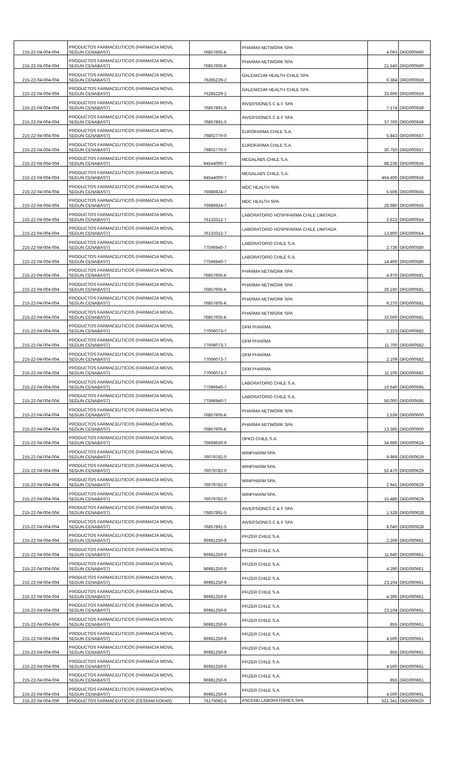| 215-22-04-004-004 | PRODUCTOS FARMACEUTICOS (FARMACIA MOVIL SEGUN CENABAST) | 76857605-K | PHARMA NETWORK SPA | 4.093 | ORD000560 |
| 215-22-04-004-004 | PRODUCTOS FARMACEUTICOS (FARMACIA MOVIL SEGUN CENABAST) | 76857605-K | PHARMA NETWORK SPA | 21.540 | ORD000560 |
| 215-22-04-004-004 | PRODUCTOS FARMACEUTICOS (FARMACIA MOVIL SEGUN CENABAST) | 76285229-2 | GALENICUM HEALTH CHILE SPA | 6.384 | ORD000559 |
| 215-22-04-004-004 | PRODUCTOS FARMACEUTICOS (FARMACIA MOVIL SEGUN CENABAST) | 76285229-2 | GALENICUM HEALTH CHILE SPA | 33.600 | ORD000559 |
| 215-22-04-004-004 | PRODUCTOS FARMACEUTICOS (FARMACIA MOVIL SEGUN CENABAST) | 76857891-5 | INVERSIONES C & F SPA | 7.174 | ORD000558 |
| 215-22-04-004-004 | PRODUCTOS FARMACEUTICOS (FARMACIA MOVIL SEGUN CENABAST) | 76857891-5 | INVERSIONES C & F SPA | 37.760 | ORD000558 |
| 215-22-04-004-004 | PRODUCTOS FARMACEUTICOS (FARMACIA MOVIL SEGUN CENABAST) | 79802770-0 | EUROFARMA CHILE S.A. | 5.843 | ORD000557 |
| 215-22-04-004-004 | PRODUCTOS FARMACEUTICOS (FARMACIA MOVIL SEGUN CENABAST) | 79802770-0 | EUROFARMA CHILE S.A. | 30.750 | ORD000557 |
| 215-22-04-004-004 | PRODUCTOS FARMACEUTICOS (FARMACIA MOVIL SEGUN CENABAST) | 94544000-7 | MEGALABS CHILE S.A. | 88.236 | ORD000556 |
| 215-22-04-004-004 | PRODUCTOS FARMACEUTICOS (FARMACIA MOVIL SEGUN CENABAST) | 94544000-7 | MEGALABS CHILE S.A. | 464.400 | ORD000556 |
| 215-22-04-004-004 | PRODUCTOS FARMACEUTICOS (FARMACIA MOVIL SEGUN CENABAST) | 76986924-7 | MDC HEALTH SPA | 5.506 | ORD000555 |
| 215-22-04-004-004 | PRODUCTOS FARMACEUTICOS (FARMACIA MOVIL SEGUN CENABAST) | 76986924-7 | MDC HEALTH SPA | 28.980 | ORD000555 |
| 215-22-04-004-004 | PRODUCTOS FARMACEUTICOS (FARMACIA MOVIL SEGUN CENABAST) | 76133312-7 | LABORATORIO HOSPIFARMA CHILE LIMITADA | 2.622 | ORD000554 |
| 215-22-04-004-004 | PRODUCTOS FARMACEUTICOS (FARMACIA MOVIL SEGUN CENABAST) | 76133312-7 | LABORATORIO HOSPIFARMA CHILE LIMITADA | 13.800 | ORD000554 |
| 215-22-04-004-004 | PRODUCTOS FARMACEUTICOS (FARMACIA MOVIL SEGUN CENABAST) | 77596940-7 | LABORATORIO CHILE S.A. | 2.736 | ORD000580 |
| 215-22-04-004-004 | PRODUCTOS FARMACEUTICOS (FARMACIA MOVIL SEGUN CENABAST) | 77596940-7 | LABORATORIO CHILE S.A. | 14.400 | ORD000580 |
| 215-22-04-004-004 | PRODUCTOS FARMACEUTICOS (FARMACIA MOVIL SEGUN CENABAST) | 76857605-K | PHARMA NETWORK SPA | 4.970 | ORD000581 |
| 215-22-04-004-004 | PRODUCTOS FARMACEUTICOS (FARMACIA MOVIL SEGUN CENABAST) | 76857605-K | PHARMA NETWORK SPA | 26.160 | ORD000581 |
| 215-22-04-004-004 | PRODUCTOS FARMACEUTICOS (FARMACIA MOVIL SEGUN CENABAST) | 76857605-K | PHARMA NETWORK SPA | 6.270 | ORD000581 |
| 215-22-04-004-004 | PRODUCTOS FARMACEUTICOS (FARMACIA MOVIL SEGUN CENABAST) | 76857605-K | PHARMA NETWORK SPA | 33.000 | ORD000581 |
| 215-22-04-004-004 | PRODUCTOS FARMACEUTICOS (FARMACIA MOVIL SEGUN CENABAST) | 77006073-7 | DFM PHARMA | 2.223 | ORD000582 |
| 215-22-04-004-004 | PRODUCTOS FARMACEUTICOS (FARMACIA MOVIL SEGUN CENABAST) | 77006073-7 | DFM PHARMA | 11.700 | ORD000582 |
| 215-22-04-004-004 | PRODUCTOS FARMACEUTICOS (FARMACIA MOVIL SEGUN CENABAST) | 77006073-7 | DFM PHARMA | 2.109 | ORD000582 |
| 215-22-04-004-004 | PRODUCTOS FARMACEUTICOS (FARMACIA MOVIL SEGUN CENABAST) | 77006073-7 | DFM PHARMA | 11.100 | ORD000582 |
| 215-22-04-004-004 | PRODUCTOS FARMACEUTICOS (FARMACIA MOVIL SEGUN CENABAST) | 77596940-7 | LABORATORIO CHILE S.A. | 10.640 | ORD000595 |
| 215-22-04-004-004 | PRODUCTOS FARMACEUTICOS (FARMACIA MOVIL SEGUN CENABAST) | 77596940-7 | LABORATORIO CHILE S.A. | 56.000 | ORD000595 |
| 215-22-04-004-004 | PRODUCTOS FARMACEUTICOS (FARMACIA MOVIL SEGUN CENABAST) | 76857605-K | PHARMA NETWORK SPA | 2.539 | ORD000600 |
| 215-22-04-004-004 | PRODUCTOS FARMACEUTICOS (FARMACIA MOVIL SEGUN CENABAST) | 76857605-K | PHARMA NETWORK SPA | 13.365 | ORD000600 |
| 215-22-04-004-004 | PRODUCTOS FARMACEUTICOS (FARMACIA MOVIL SEGUN CENABAST) | 76669630-9 | OPKO CHILE S.A. | 34.986 | ORD000624 |
| 215-22-04-004-004 | PRODUCTOS FARMACEUTICOS (FARMACIA MOVIL SEGUN CENABAST) | 76079782-0 | WINPHARM SPA. | 9.969 | ORD000629 |
| 215-22-04-004-004 | PRODUCTOS FARMACEUTICOS (FARMACIA MOVIL SEGUN CENABAST) | 76079782-0 | WINPHARM SPA. | 52.470 | ORD000629 |
| 215-22-04-004-004 | PRODUCTOS FARMACEUTICOS (FARMACIA MOVIL SEGUN CENABAST) | 76079782-0 | WINPHARM SPA. | 2.941 | ORD000629 |
| 215-22-04-004-004 | PRODUCTOS FARMACEUTICOS (FARMACIA MOVIL SEGUN CENABAST) | 76079782-0 | WINPHARM SPA. | 15.480 | ORD000629 |
| 215-22-04-004-004 | PRODUCTOS FARMACEUTICOS (FARMACIA MOVIL SEGUN CENABAST) | 76857891-5 | INVERSIONES C & F SPA | 1.528 | ORD000628 |
| 215-22-04-004-004 | PRODUCTOS FARMACEUTICOS (FARMACIA MOVIL SEGUN CENABAST) | 76857891-5 | INVERSIONES C & F SPA | 8.040 | ORD000628 |
| 215-22-04-004-004 | PRODUCTOS FARMACEUTICOS (FARMACIA MOVIL SEGUN CENABAST) | 96981250-9 | PFIZER CHILE S.A. | 2.269 | ORD000661 |
| 215-22-04-004-004 | PRODUCTOS FARMACEUTICOS (FARMACIA MOVIL SEGUN CENABAST) | 96981250-9 | PFIZER CHILE S.A. | 11.940 | ORD000661 |
| 215-22-04-004-004 | PRODUCTOS FARMACEUTICOS (FARMACIA MOVIL SEGUN CENABAST) | 96981250-9 | PFIZER CHILE S.A. | 4.390 | ORD000661 |
| 215-22-04-004-004 | PRODUCTOS FARMACEUTICOS (FARMACIA MOVIL SEGUN CENABAST) | 96981250-9 | PFIZER CHILE S.A. | 23.104 | ORD000661 |
| 215-22-04-004-004 | PRODUCTOS FARMACEUTICOS (FARMACIA MOVIL SEGUN CENABAST) | 96981250-9 | PFIZER CHILE S.A. | 4.390 | ORD000661 |
| 215-22-04-004-004 | PRODUCTOS FARMACEUTICOS (FARMACIA MOVIL SEGUN CENABAST) | 96981250-9 | PFIZER CHILE S.A. | 23.104 | ORD000661 |
| 215-22-04-004-004 | PRODUCTOS FARMACEUTICOS (FARMACIA MOVIL SEGUN CENABAST) | 96981250-9 | PFIZER CHILE S.A. | 855 | ORD000661 |
| 215-22-04-004-004 | PRODUCTOS FARMACEUTICOS (FARMACIA MOVIL SEGUN CENABAST) | 96981250-9 | PFIZER CHILE S.A. | 4.500 | ORD000661 |
| 215-22-04-004-004 | PRODUCTOS FARMACEUTICOS (FARMACIA MOVIL SEGUN CENABAST) | 96981250-9 | PFIZER CHILE S.A. | 855 | ORD000661 |
| 215-22-04-004-004 | PRODUCTOS FARMACEUTICOS (FARMACIA MOVIL SEGUN CENABAST) | 96981250-9 | PFIZER CHILE S.A. | 4.500 | ORD000661 |
| 215-22-04-004-004 | PRODUCTOS FARMACEUTICOS (FARMACIA MOVIL SEGUN CENABAST) | 96981250-9 | PFIZER CHILE S.A. | 855 | ORD000661 |
| 215-22-04-004-004 | PRODUCTOS FARMACEUTICOS (FARMACIA MOVIL SEGUN CENABAST) | 96981250-9 | PFIZER CHILE S.A. | 4.500 | ORD000661 |
| 215-22-04-004-006 | PRODUCTOS FARMACEUTICOS (CESFAM FOFAR) | 76175092-5 | ASCEND LABORATORIES SPA | 521.341 | ORD000620 |